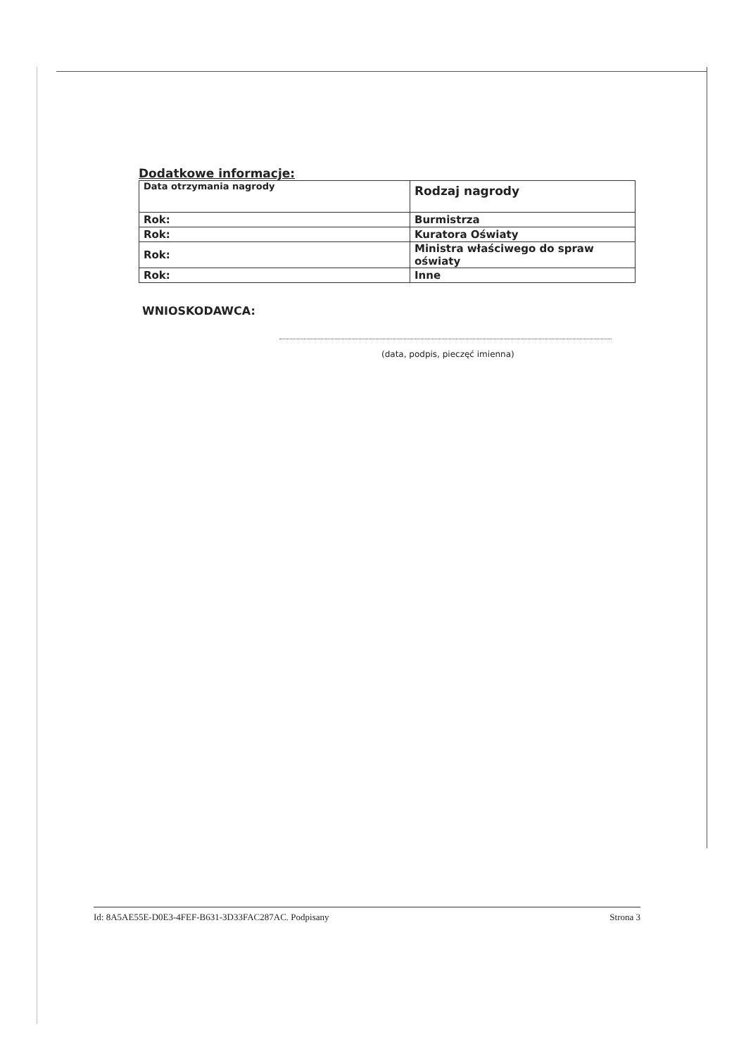Dodatkowe informacje:
| Data otrzymania nagrody | Rodzaj nagrody |
| Rok: | Burmistrza |
| Rok: | Kuratora Oświaty |
| Rok: | Ministra właściwego do spraw oświaty |
| Rok: | Inne |
WNIOSKODAWCA:
(data, podpis, pieczęć imienna)
Id: 8A5AE55E-D0E3-4FEF-B631-3D33FAC287AC. Podpisany Strona 3